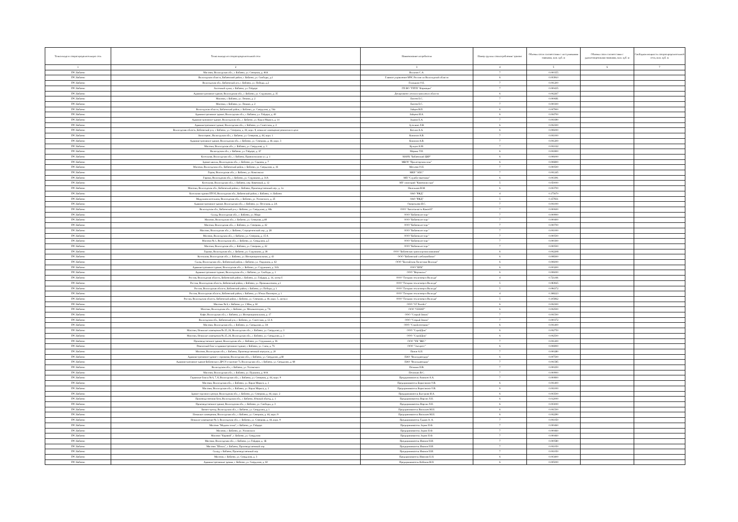| Точка входа в газораспределительную сеть | Точка выхода из газораспределительной сети | Наименование потребителя | Номер группы газопотребления/ транзит | Объемы газа в соответствии с поступившими заявками, млн. куб. м | Объемы газа в соответствии с удовлетворенными заявками, млн. куб. м | Свободная мощность газораспределительной сети, млн. куб. м |
| --- | --- | --- | --- | --- | --- | --- |
| 1 | 2 | 3 | 4 | 5 | 6 | 7 |
| ГРС Бабаево | Магазин, Вологодская обл., г. Бабаево, ул. Северная, д. 46А | Вольнов С.А. | 7 | 0.000355 | | |
| ГРС Бабаево | Вологодская область, Бабаевский район, г. Бабаево, ул. Свободы, д.1 | Главное управление МЧС России по Вологодской области | 6 | 0.003910 | | |
| ГРС Бабаево | Вологодская обл., Бабаевский р-н, г. Бабаево, ул. Победы, д.2 | Голицына О.Е. | 7 | 0.001200 | | |
| ГРС Бабаево | Аптечный пункт, г. Бабаево, ул. Гайдара | ГП ВО "ГПТП "Фармация" | 7 | 0.000435 | | |
| ГРС Бабаево | Административное здание, Вологодская обл., г. Бабаево, ул. Стружкина, д. 35 | Департамент лесного комплекса области | 6 | 0.002267 | | |
| ГРС Бабаево | Магазин, г. Бабаево, ул. Ленина, д. 2 | Евсеев Е.С. | 7 | 0.000681 | | |
| ГРС Бабаево | Магазин, г. Бабаево, ул. Ленина, д. 2 | Евсеев Е.С. | 7 | 0.000300 | | |
| ГРС Бабаево | Вологодская область, Бабаевский район, г. Бабаево, ул. Свердлова, д. 54а | Зайцев В.П. | 6 | 0.007900 | | |
| ГРС Бабаево | Административное здание, Вологодская обл., г. Бабаево, ул. Гайдара, д. 40 | Зайцева И.А. | 6 | 0.004700 | | |
| ГРС Бабаево | Административное здание, Вологодская обл., г. Бабаево, ул. Карла Маркса, д. 14 | Зорина Е.А. | 7 | 0.001690 | | |
| ГРС Бабаево | Административное здание, Вологодская обл., г. Бабаево, ул. Советская, д. 2 | Зузолина Л.В. | 6 | 0.002300 | | |
| ГРС Бабаево | Вологодская область, Бабаевский р-н, г. Бабаево, ул. Северная, д. 44, корп. 8, нежилое помещение ремонтного цеха | Козлов А.А. | 6 | 0.006000 | | |
| ГРС Бабаево | Автосервис, Вологодская обл., г. Бабаево, ул. Северная, д. 44, корп. 1 | Кононов А.В. | 7 | 0.001000 | | |
| ГРС Бабаево | Административное здание, Вологодская обл., г. Бабаево, ул. Северная, д. 44, корп. 3 | Кононов А.В. | 7 | 0.001200 | | |
| ГРС Бабаево | Магазин, Вологодская обл., г. Бабаево, ул. Свердлова, д. 3 | Купцов А.М. | 7 | 0.001022 | | |
| ГРС Бабаево | Вологодская обл., г. Бабаево, ул. Гайдара, д. 1Г | Марико Т.Н. | 6 | 0.001800 | | |
| ГРС Бабаево | Котельная, Вологодская обл., г. Бабаево, Привокзальная пл. д. 1 | МАУК "Бабаевский ЦКР" | 6 | 0.006000 | | |
| ГРС Бабаево | Здание школы, Вологодская обл., г. Бабаево, ул. Садовая, д. 7 | МБОУ "Пролетарская оош" | 6 | 0.006800 | | |
| ГРС Бабаево | Магазин, Вологодская обл., Бабаевский район, г. Бабаево, ул. Свердлова, д. 16 | Метлева О.Н. | 7 | 0.000500 | | |
| ГРС Бабаево | Гараж, Вологодская обл., г. Бабаево, ул. Комсомола | МКУ "АХС" | 7 | 0.001245 | | |
| ГРС Бабаево | Гаражи, Вологодская обл., г. Бабаево, ул. Стружкина, д. 31А | МП "Служба заказчика" | 6 | 0.003391 | | |
| ГРС Бабаево | Котельная, Вологодская обл., г. Бабаево, пер. Каменный, д. 12 | МУ санаторий "Каменная гора" | 5 | 0.050000 | | |
| ГРС Бабаево | Магазин, Вологодская обл., Бабаевский район, г. Бабаево, Производственный пер., д. 1а | Напальков В.М. | 6 | 0.003700 | | |
| ГРС Бабаево | Котельная здания ПТОЛ, Вологодская обл., Бабаевский район, г. Бабаево, ст. Бабаево | ОАО "РЖД" | 4 | 0.175670 | | |
| ГРС Бабаево | Модульная котельная, Вологодская обл., г. Бабаево, ул. Ухтомского, д. 25 | ОАО "РЖД" | 5 | 0.157831 | | |
| ГРС Бабаево | Административное здание, Вологодская обл., г. Бабаево, ул. Песочная, д. 2А | Ожерельева И.С. | 7 | 0.001000 | | |
| ГРС Бабаево | Вологодская обл., Бабаевский р-н, г. Бабаево, ул. Свердлова, д. 68а | ООО "Автозапчасть Камаз35" | 7 | 0.000600 | | |
| ГРС Бабаево | Склад, Вологодская обл., г. Бабаево, ул. Мира | ООО "Бабаеволесторг" | 7 | 0.000900 | | |
| ГРС Бабаево | Магазин, Вологодская обл., г. Бабаево, ул. Северная, д.48 | ООО "Бабаеволесторг" | 7 | 0.000400 | | |
| ГРС Бабаево | Магазин, Вологодская обл., г. Бабаево, ул. Северная, д. 42 | ООО "Бабаеволесторг" | 7 | 0.000700 | | |
| ГРС Бабаево | Магазин, Вологодская обл., г. Бабаево, Старореченский пер., д. 28 | ООО "Бабаеволесторг" | 7 | 0.001000 | | |
| ГРС Бабаево | Магазин, Вологодская обл., г. Бабаево, ул. Северная, д. 15 А | ООО "Бабаеволесторг" | 7 | 0.000500 | | |
| ГРС Бабаево | Магазин № 1, Вологодская обл., г. Бабаево, ул. Свердлова, д.5 | ООО "Бабаеволесторг" | 7 | 0.000300 | | |
| ГРС Бабаево | Магазин, Вологодская обл., г. Бабаево, ул. Северная, д. 42 | ООО "Бабаеволесторг" | 7 | 0.000500 | | |
| ГРС Бабаево | Гаражи, Вологодская обл., г. Бабаево, ул. Стружкина, д. 38 | ООО "Бабаевская транспортная компания" | 6 | 0.002208 | | |
| ГРС Бабаево | Котельная, Вологодская обл., г. Бабаево, ул. Интернациональная, д. 43 | ООО "Бабаевский хлебокомбинат" | 6 | 0.008300 | | |
| ГРС Бабаево | Склад, Вологодская обл., Бабаевский район, г. Бабаево, ул. Окружная, д. 42 | ООО "Балтийская Логистика Вологда" | 6 | 0.006000 | | |
| ГРС Бабаево | Административное здание, Вологодская обл., г. Бабаево, ул. Стружкина, д. 31А | ООО "БУК" | 6 | 0.003200 | | |
| ГРС Бабаево | Административное здание, Вологодская обл., г. Бабаево, ул. Свободы, д. 1 | ООО "Вертикаль" | 6 | 0.006000 | | |
| ГРС Бабаево | Россия, Вологодская область, Бабаевский район, г. Бабаево, ул. Гайдара, д. 14, литер б | ООО "Газпром теплоэнерго Вологда" | 4 | 0.721166 | | |
| ГРС Бабаево | Россия, Вологодская область, Бабаевский район, г. Бабаево, ул. Промышленная, д.1 | ООО "Газпром теплоэнерго Вологда" | 5 | 0.083925 | | |
| ГРС Бабаево | Россия, Вологодская область, Бабаевский район, г. Бабаево, ул. Победы, д. 1 | ООО "Газпром теплоэнерго Вологда" | 5 | 0.094372 | | |
| ГРС Бабаево | Россия, Вологодская область, Бабаевский район, г. Бабаево, ул. Юных Пионеров, д. 1 | ООО "Газпром теплоэнерго Вологда" | 4 | 0.368223 | | |
| ГРС Бабаево | Россия, Вологодская область, Бабаевский район, г. Бабаево, ул. Северная, д. 44, корп. 5, литер а | ООО "Газпром теплоэнерго Вологда" | 5 | 0.105862 | | |
| ГРС Бабаево | Магазин № 6, г. Бабаево, ул. 1 Мая, д. 60 | ООО "СГ Ритейл" | 6 | 0.002300 | | |
| ГРС Бабаево | Магазин, Вологодская обл., г. Бабаево, ул. Механизаторов, д. 7А | ООО "СЕНАТ" | 6 | 0.002500 | | |
| ГРС Бабаево | Кафе, Вологодская обл., г. Бабаево, ул. Интернациональная, д. 17 | ООО "Старый Замок" | 7 | 0.001500 | | |
| ГРС Бабаево | Вологодская обл., Бабаевский р-н, г. Бабаево, ул. Советская, д. 12 А | ООО "Старый Замок" | 7 | 0.000372 | | |
| ГРС Бабаево | Магазин, Вологодская обл., г. Бабаево, ул. Свердлова, д. 3А | ООО "Стройгазсервис" | 6 | 0.001400 | | |
| ГРС Бабаево | Магазин, Нежилые помещения № 25, 26, Вологодская обл., г. Бабаево, ул. Свердлова, д. 3 | ООО "СтройДом" | 6 | 0.002750 | | |
| ГРС Бабаево | Магазин, Нежилые помещения № 25, 26, Вологодская обл., г. Бабаево, ул. Свердлова, д. 3 | ООО "СтройДом" | 6 | 0.002500 | | |
| ГРС Бабаево | Производственное здание, Вологодская обл., г. Бабаево, ул. Стружкина, д. 36 | ООО "УК "ВКС" | 7 | 0.001200 | | |
| ГРС Бабаево | Ремонтный бокс и административное здание, г. Бабаево, ул. 1 мая, д. 76 | ООО "Экспресс" | 6 | 0.006900 | | |
| ГРС Бабаево | Магазин, Вологодская обл., г. Бабаево, Производственный переулок, д. 20 | Панов А.Н. | 7 | 0.000280 | | |
| ГРС Бабаево | Административное здание с гаражами, Вологодская обл., г. Бабаево, ул. Свердлова, д.68 | ПАО "Вологдавтодор" | 6 | 0.007500 | | |
| ГРС Бабаево | Административное здание Бабаевского ДРСУ (строение 7), Вологодская обл., г. Бабаево, ул. Свердлова, д. 68 | ПАО "Вологдавтодор" | 7 | 0.001585 | | |
| ГРС Бабаево | Вологодская обл., г. Бабаево, ул. Ухтомского | Петянин Н.В. | 7 | 0.000250 | | |
| ГРС Бабаево | Магазин, Вологодская обл., г. Бабаево, ул. Пушкина, д. 60А | Печаткин В.С. | 7 | 0.000900 | | |
| ГРС Бабаево | Гаражные боксы № 6, 7, 8, Вологодская обл., г. Бабаево, ул. Северная, д. 44, корп. 9 | Предприниматель Ананьев А.А. | 7 | 0.000800 | | |
| ГРС Бабаево | Магазин, Вологодская обл., г. Бабаево, ул. Карла Маркса, д. 1 | Предприниматель Борисанова О.В. | 6 | 0.001400 | | |
| ГРС Бабаево | Магазин, Вологодская обл., г. Бабаево, ул. Карла Маркса, д. 1 | Предприниматель Борисанова О.В. | 6 | 0.001000 | | |
| ГРС Бабаево | Здание торгового центра. Вологодская обл., г. Бабаево, ул. Северная, д. 44, корп. 2 | Предприниматель Быстрова И.А. | 6 | 0.003500 | | |
| ГРС Бабаево | Производственная база, Вологодская обл., г. Бабаево, Южный объезд, д. 1 | Предприниматель Варгин Л.Н. | 6 | 0.012000 | | |
| ГРС Бабаево | Производственное здание, Вологодская обл., г. Бабаево, ул. Свободы, д. 3 | Предприниматель Варгин Л.Н. | 6 | 0.003000 | | |
| ГРС Бабаево | Бизнес-центр, Вологодская обл., г. Бабаево, ул. Свердлова, д. 1 | Предприниматель Васильев М.Н. | 6 | 0.001500 | | |
| ГРС Бабаево | Нежилые помещения, Вологодская обл., г. Бабаево, ул. Северная, д. 44, корп. 9 | Предприниматель Васильев М.Н. | 6 | 0.002290 | | |
| ГРС Бабаево | Нежилое помещение № 3, Вологодская обл., г. Бабаево, ул. Северная, д. 44, корп. 9 | Предприниматель Гудков А. А. | 7 | 0.001050 | | |
| ГРС Бабаево | Магазин "Модная точка", г. Бабаево, ул. Гайдара | Предприниматель Зорин Н.Ф. | 7 | 0.000460 | | |
| ГРС Бабаево | Магазин, г. Бабаево, ул. Ухтомского | Предприниматель Зорин Н.Ф. | 7 | 0.000460 | | |
| ГРС Бабаево | Магазин "Каравай", г. Бабаево, ул. Свердлова | Предприниматель Зорин Н.Ф. | 7 | 0.000460 | | |
| ГРС Бабаево | Магазин, Вологодская обл., г. Бабаево, ул. Гайдара, д. 1Б | Предприниматель Иванов Н.И. | 7 | 0.000580 | | |
| ГРС Бабаево | Магазин "Штиль", г. Бабаево, Производственный пер. | Предприниматель Иванов Н.И. | 7 | 0.001050 | | |
| ГРС Бабаево | Склад, г. Бабаево, Производственный пер. | Предприниматель Иванов Н.И. | 7 | 0.001050 | | |
| ГРС Бабаево | Магазин, г. Бабаево, ул. Свердлова, д. 3 | Предприниматель Иванова Е.Н. | 6 | 0.003400 | | |
| ГРС Бабаево | Административные здания, г. Бабаево, ул. Свердлова, д. 60 | Предприниматель Кабанов В.Н. | 6 | 0.005000 | | |